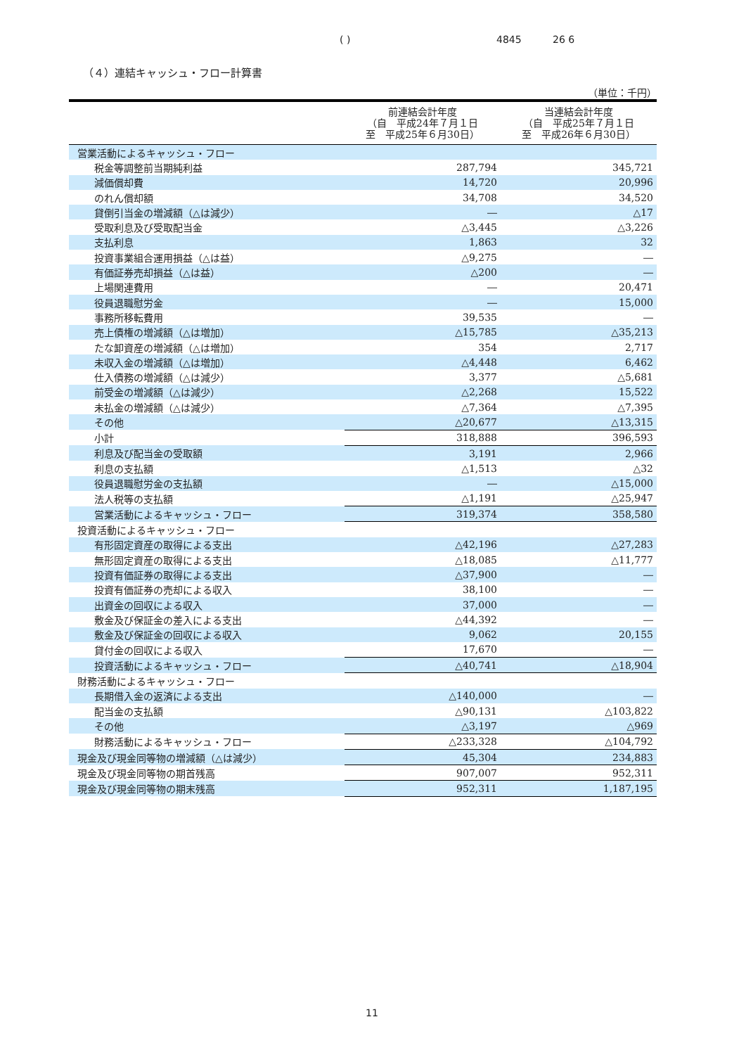( ) 4845 26 6
（４）連結キャッシュ・フロー計算書
（単位：千円）
| | 前連結会計年度 （自 平成24年７月１日 至 平成25年６月30日） | 当連結会計年度 （自 平成25年７月１日 至 平成26年６月30日） |
| --- | --- | --- |
| 営業活動によるキャッシュ・フロー | | |
| 税金等調整前当期純利益 | 287,794 | 345,721 |
| 減価償却費 | 14,720 | 20,996 |
| のれん償却額 | 34,708 | 34,520 |
| 貸倒引当金の増減額（△は減少） | ― | △17 |
| 受取利息及び受取配当金 | △3,445 | △3,226 |
| 支払利息 | 1,863 | 32 |
| 投資事業組合運用損益（△は益） | △9,275 | ― |
| 有価証券売却損益（△は益） | △200 | ― |
| 上場関連費用 | ― | 20,471 |
| 役員退職慰労金 | ― | 15,000 |
| 事務所移転費用 | 39,535 | ― |
| 売上債権の増減額（△は増加） | △15,785 | △35,213 |
| たな卸資産の増減額（△は増加） | 354 | 2,717 |
| 未収入金の増減額（△は増加） | △4,448 | 6,462 |
| 仕入債務の増減額（△は減少） | 3,377 | △5,681 |
| 前受金の増減額（△は減少） | △2,268 | 15,522 |
| 未払金の増減額（△は減少） | △7,364 | △7,395 |
| その他 | △20,677 | △13,315 |
| 小計 | 318,888 | 396,593 |
| 利息及び配当金の受取額 | 3,191 | 2,966 |
| 利息の支払額 | △1,513 | △32 |
| 役員退職慰労金の支払額 | ― | △15,000 |
| 法人税等の支払額 | △1,191 | △25,947 |
| 営業活動によるキャッシュ・フロー | 319,374 | 358,580 |
| 投資活動によるキャッシュ・フロー | | |
| 有形固定資産の取得による支出 | △42,196 | △27,283 |
| 無形固定資産の取得による支出 | △18,085 | △11,777 |
| 投資有価証券の取得による支出 | △37,900 | ― |
| 投資有価証券の売却による収入 | 38,100 | ― |
| 出資金の回収による収入 | 37,000 | ― |
| 敷金及び保証金の差入による支出 | △44,392 | ― |
| 敷金及び保証金の回収による収入 | 9,062 | 20,155 |
| 貸付金の回収による収入 | 17,670 | ― |
| 投資活動によるキャッシュ・フロー | △40,741 | △18,904 |
| 財務活動によるキャッシュ・フロー | | |
| 長期借入金の返済による支出 | △140,000 | ― |
| 配当金の支払額 | △90,131 | △103,822 |
| その他 | △3,197 | △969 |
| 財務活動によるキャッシュ・フロー | △233,328 | △104,792 |
| 現金及び現金同等物の増減額（△は減少） | 45,304 | 234,883 |
| 現金及び現金同等物の期首残高 | 907,007 | 952,311 |
| 現金及び現金同等物の期末残高 | 952,311 | 1,187,195 |
11